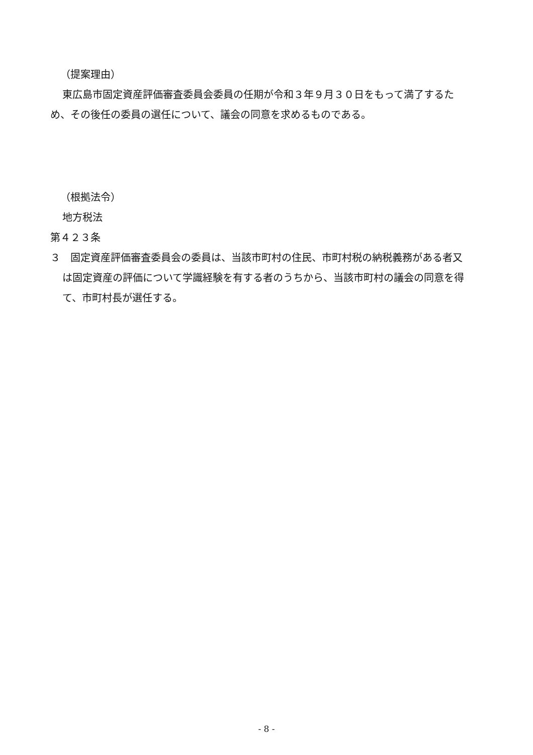（提案理由）
東広島市固定資産評価審査委員会委員の任期が令和３年９月３０日をもって満了するため、その後任の委員の選任について、議会の同意を求めるものである。
（根拠法令）
地方税法
第４２３条
３　固定資産評価審査委員会の委員は、当該市町村の住民、市町村税の納税義務がある者又は固定資産の評価について学識経験を有する者のうちから、当該市町村の議会の同意を得て、市町村長が選任する。
- 8 -